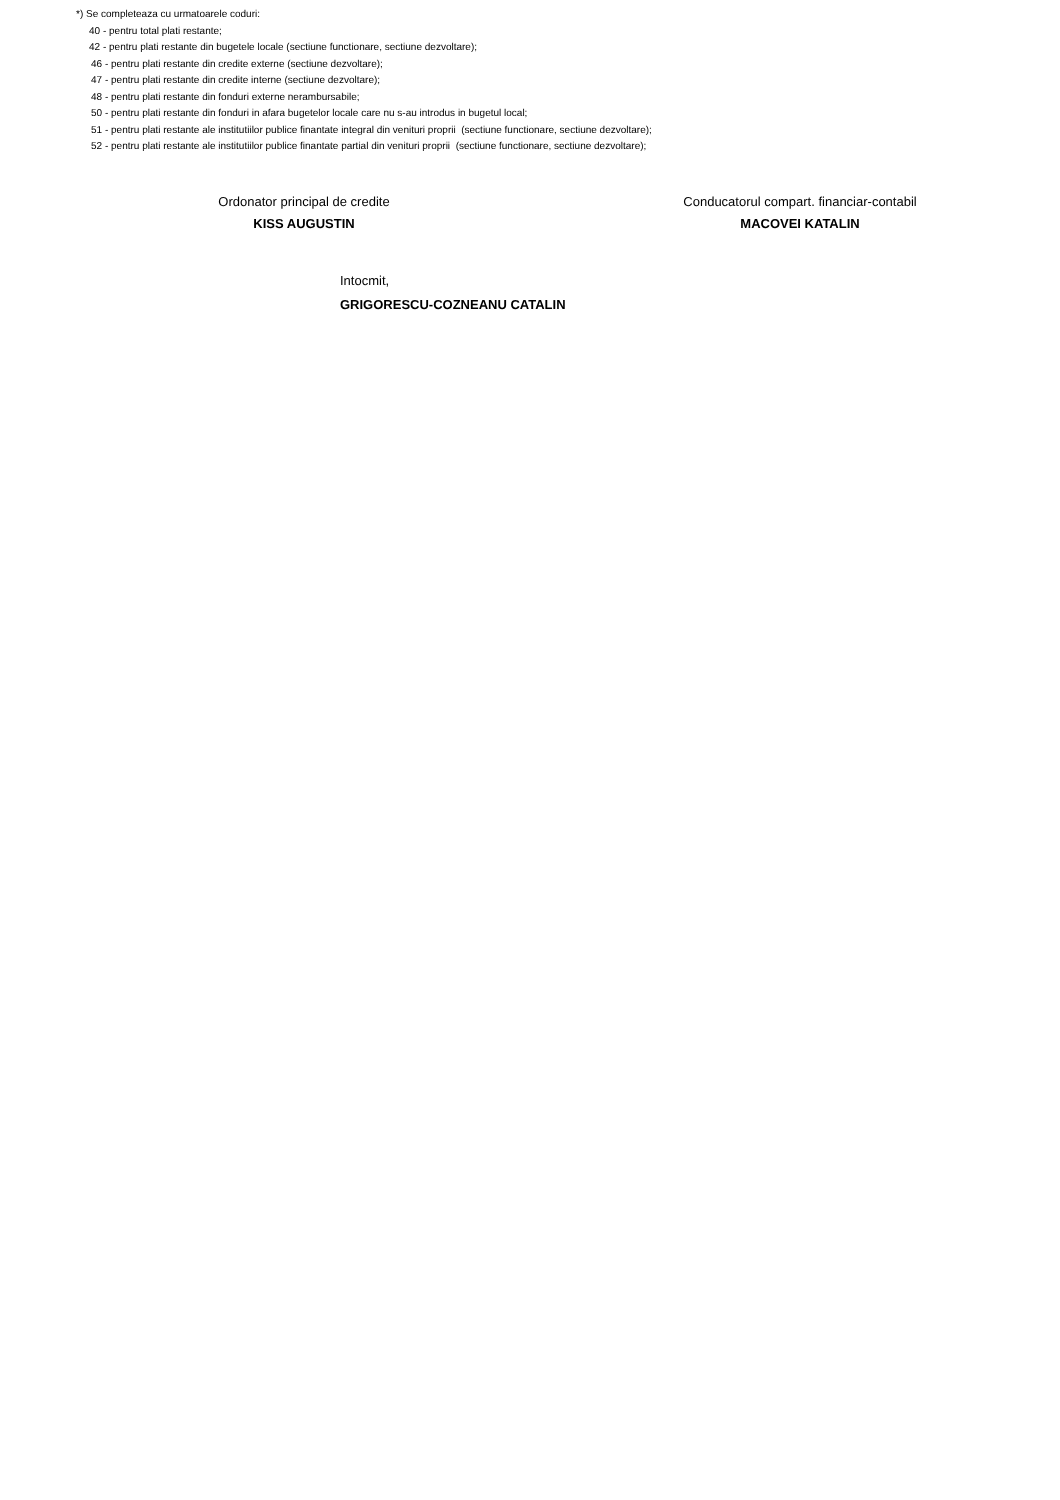*) Se completeaza cu urmatoarele coduri:
40 - pentru total plati restante;
42 - pentru plati restante din bugetele locale (sectiune functionare, sectiune dezvoltare);
46 - pentru plati restante din credite externe (sectiune dezvoltare);
47 - pentru plati restante din credite interne (sectiune dezvoltare);
48 - pentru plati restante din fonduri externe nerambursabile;
50 - pentru plati restante din fonduri in afara bugetelor locale care nu s-au introdus in bugetul local;
51 - pentru plati restante ale institutiilor publice finantate integral din venituri proprii (sectiune functionare, sectiune dezvoltare);
52 - pentru plati restante ale institutiilor publice finantate partial din venituri proprii (sectiune functionare, sectiune dezvoltare);
Ordonator principal de credite
KISS AUGUSTIN
Conducatorul compart. financiar-contabil
MACOVEI KATALIN
Intocmit,
GRIGORESCU-COZNEANU CATALIN